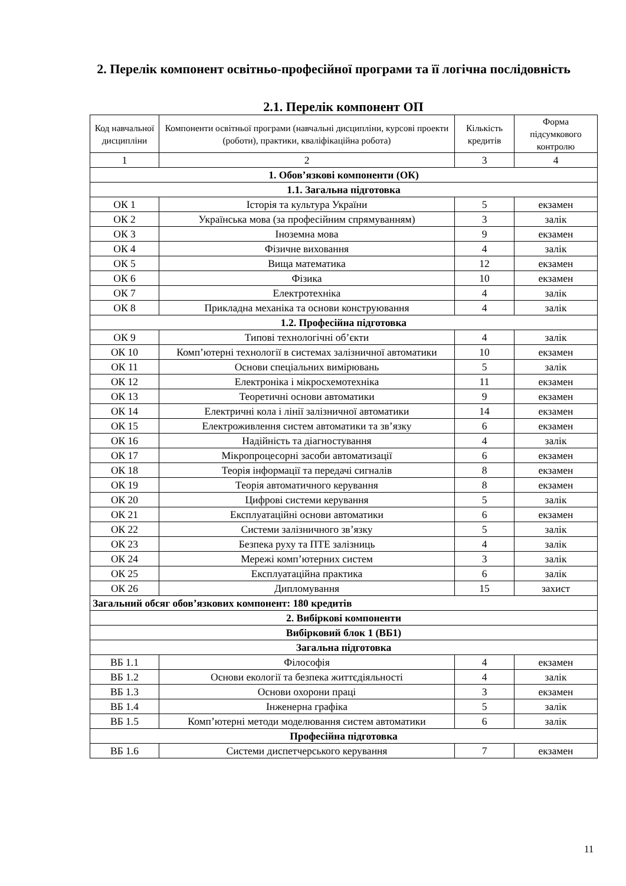2. Перелік компонент освітньо-професійної програми та її логічна послідовність
2.1. Перелік компонент ОП
| Код навчальної дисципліни | Компоненти освітньої програми (навчальні дисципліни, курсові проекти (роботи), практики, кваліфікаційна робота) | Кількість кредитів | Форма підсумкового контролю |
| --- | --- | --- | --- |
| 1 | 2 | 3 | 4 |
| 1. Обов’язкові компоненти (ОК) | | | |
| 1.1. Загальна підготовка | | | |
| ОК 1 | Історія та культура України | 5 | екзамен |
| ОК 2 | Українська мова (за професійним спрямуванням) | 3 | залік |
| ОК 3 | Іноземна мова | 9 | екзамен |
| ОК 4 | Фізичне виховання | 4 | залік |
| ОК 5 | Вища математика | 12 | екзамен |
| ОК 6 | Фізика | 10 | екзамен |
| ОК 7 | Електротехніка | 4 | залік |
| ОК 8 | Прикладна механіка та основи конструювання | 4 | залік |
| 1.2. Професійна підготовка | | | |
| ОК 9 | Типові технологічні об’єкти | 4 | залік |
| ОК 10 | Комп’ютерні технології в системах залізничної автоматики | 10 | екзамен |
| ОК 11 | Основи спеціальних вимірювань | 5 | залік |
| ОК 12 | Електроніка і мікросхемотехніка | 11 | екзамен |
| ОК 13 | Теоретичні основи автоматики | 9 | екзамен |
| ОК 14 | Електричні кола і лінії залізничної автоматики | 14 | екзамен |
| ОК 15 | Електроживлення систем автоматики та зв’язку | 6 | екзамен |
| ОК 16 | Надійність та діагностування | 4 | залік |
| ОК 17 | Мікропроцесорні засоби автоматизації | 6 | екзамен |
| ОК 18 | Теорія інформації та передачі сигналів | 8 | екзамен |
| ОК 19 | Теорія автоматичного керування | 8 | екзамен |
| ОК 20 | Цифрові системи керування | 5 | залік |
| ОК 21 | Експлуатаційні основи автоматики | 6 | екзамен |
| ОК 22 | Системи залізничного зв’язку | 5 | залік |
| ОК 23 | Безпека руху та ПТЕ залізниць | 4 | залік |
| ОК 24 | Мережі комп’ютерних систем | 3 | залік |
| ОК 25 | Експлуатаційна практика | 6 | залік |
| ОК 26 | Дипломування | 15 | захист |
| Загальний обсяг обов’язкових компонент: 180 кредитів | | | |
| 2. Вибіркові компоненти | | | |
| Вибірковий блок 1 (ВБ1) | | | |
| Загальна підготовка | | | |
| ВБ 1.1 | Філософія | 4 | екзамен |
| ВБ 1.2 | Основи екології та безпека життєдіяльності | 4 | залік |
| ВБ 1.3 | Основи охорони праці | 3 | екзамен |
| ВБ 1.4 | Інженерна графіка | 5 | залік |
| ВБ 1.5 | Комп’ютерні методи моделювання систем автоматики | 6 | залік |
| Професійна підготовка | | | |
| ВБ 1.6 | Системи диспетчерського керування | 7 | екзамен |
11